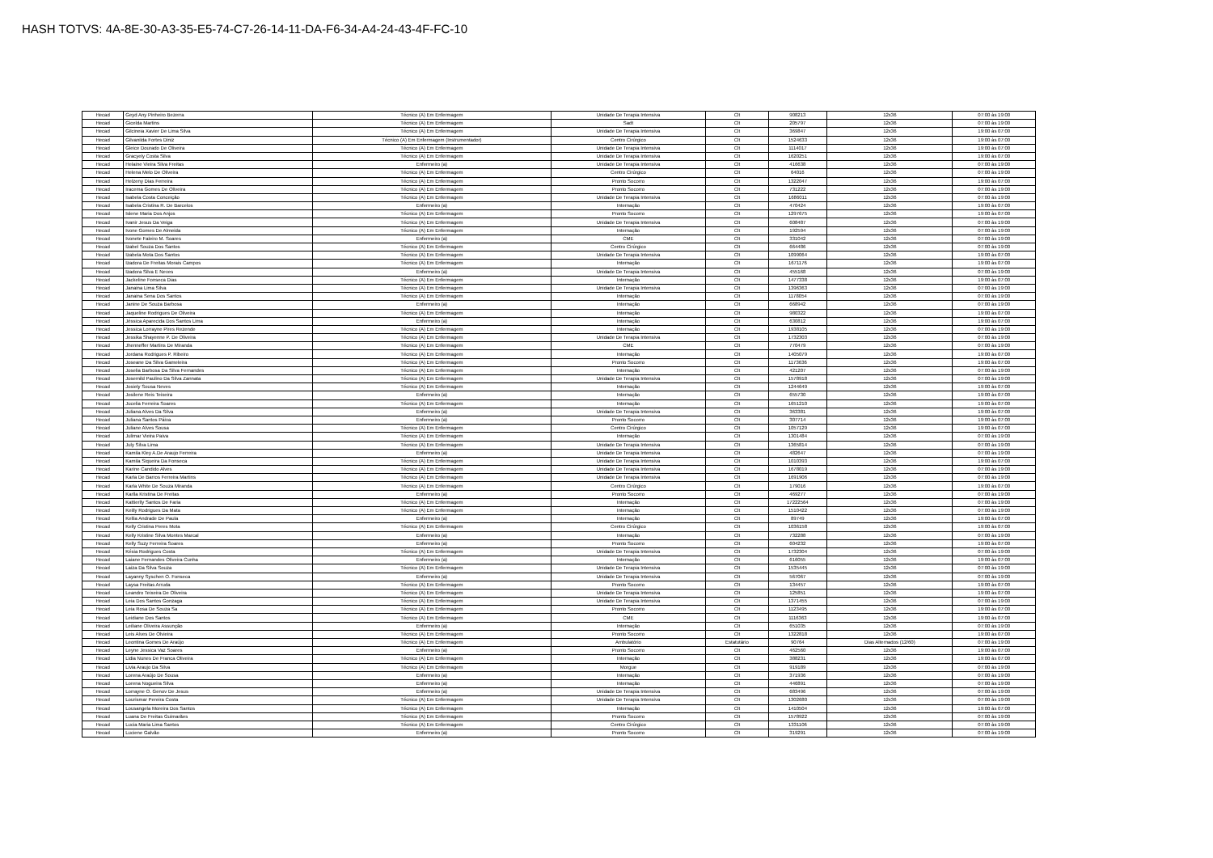HASH TOTVS: 4A-8E-30-A3-35-E5-74-C7-26-14-11-DA-F6-34-A4-24-43-4F-FC-10
| Hecad | Geyd Any Pinheiro Bezerra | Técnico (A) Em Enfermagem | Unidade De Terapia Intensiva | Clt | 908213 | 12x36 | 07:00 às 19:00 |
| Hecad | Gicelda Martins | Técnico (A) Em Enfermagem | Sadt | Clt | 205797 | 12x36 | 07:00 às 19:00 |
| Hecad | Gilcineia Xavier De Lima Silva | Técnico (A) Em Enfermagem | Unidade De Terapia Intensiva | Clt | 369847 | 12x36 | 19:00 às 07:00 |
| Hecad | Gilvanilda Fortes Diniz | Técnico (A) Em Enfermagem (Instrumentador) | Centro Cirúrgico | Clt | 1524633 | 12x36 | 19:00 às 07:00 |
| Hecad | Gleice Dourado De Oliveira | Técnico (A) Em Enfermagem | Unidade De Terapia Intensiva | Clt | 1114017 | 12x36 | 19:00 às 07:00 |
| Hecad | Gracyely Costa Silva | Técnico (A) Em Enfermagem | Unidade De Terapia Intensiva | Clt | 1620251 | 12x36 | 19:00 às 07:00 |
| Hecad | Helaine Vieira Silva Freitas | Enfermeiro (a) | Unidade De Terapia Intensiva | Clt | 416638 | 12x36 | 07:00 às 19:00 |
| Hecad | Helena Melo De Oliveira | Técnico (A) Em Enfermagem | Centro Cirúrgico | Clt | 64016 | 12x36 | 07:00 às 19:00 |
| Hecad | Helzeny Dias Ferreira | Técnico (A) Em Enfermagem | Pronto Socorro | Clt | 1322047 | 12x36 | 19:00 às 07:00 |
| Hecad | Iracema Gomes De Oliveira | Técnico (A) Em Enfermagem | Pronto Socorro | Clt | 731222 | 12x36 | 07:00 às 19:00 |
| Hecad | Isabela Costa Conceição | Técnico (A) Em Enfermagem | Unidade De Terapia Intensiva | Clt | 1686011 | 12x36 | 07:00 às 19:00 |
| Hecad | Isabela Cristina R. De Barcelos | Enfermeiro (a) | Internação | Clt | 470424 | 12x36 | 19:00 às 07:00 |
| Hecad | Islene Maria Dos Anjos | Técnico (A) Em Enfermagem | Pronto Socorro | Clt | 1297675 | 12x36 | 19:00 às 07:00 |
| Hecad | Ivanir Jesus Da Veiga | Técnico (A) Em Enfermagem | Unidade De Terapia Intensiva | Clt | 608487 | 12x36 | 07:00 às 19:00 |
| Hecad | Ivone Gomes De Almeida | Técnico (A) Em Enfermagem | Internação | Clt | 192594 | 12x36 | 07:00 às 19:00 |
| Hecad | Ivonete Faleiro M. Soares | Enfermeiro (a) | CME | Clt | 331042 | 12x36 | 07:00 às 19:00 |
| Hecad | Izabel Souza Dos Santos | Técnico (A) Em Enfermagem | Centro Cirúrgico | Clt | 664486 | 12x36 | 07:00 às 19:00 |
| Hecad | Izabela Mota Dos Santos | Técnico (A) Em Enfermagem | Unidade De Terapia Intensiva | Clt | 1099064 | 12x36 | 19:00 às 07:00 |
| Hecad | Izadora De Freitas Morais Campos | Técnico (A) Em Enfermagem | Internação | Clt | 1671176 | 12x36 | 19:00 às 07:00 |
| Hecad | Izadora Silva E Neves | Enfermeiro (a) | Unidade De Terapia Intensiva | Clt | 455168 | 12x36 | 07:00 às 19:00 |
| Hecad | Jackeline Fonseca Dias | Técnico (A) Em Enfermagem | Internação | Clt | 1477338 | 12x36 | 19:00 às 07:00 |
| Hecad | Janaina Lima Silva | Técnico (A) Em Enfermagem | Unidade De Terapia Intensiva | Clt | 1396363 | 12x36 | 07:00 às 19:00 |
| Hecad | Janaina Sena Dos Santos | Técnico (A) Em Enfermagem | Internação | Clt | 1178054 | 12x36 | 07:00 às 19:00 |
| Hecad | Janine De Souza Barbosa | Enfermeiro (a) | Internação | Clt | 668942 | 12x36 | 07:00 às 19:00 |
| Hecad | Jaqueline Rodrigues De Oliveira | Técnico (A) Em Enfermagem | Internação | Clt | 980322 | 12x36 | 19:00 às 07:00 |
| Hecad | Jéssica Aparecida Dos Santos Lima | Enfermeiro (a) | Internação | Clt | 630812 | 12x36 | 19:00 às 07:00 |
| Hecad | Jessica Lorrayne Pires Rezende | Técnico (A) Em Enfermagem | Internação | Clt | 1938105 | 12x36 | 07:00 às 19:00 |
| Hecad | Jessika Shayenne P. De Oliveira | Técnico (A) Em Enfermagem | Unidade De Terapia Intensiva | Clt | 1732303 | 12x36 | 07:00 às 19:00 |
| Hecad | Jhenneffer Martins De Miranda | Técnico (A) Em Enfermagem | CME | Clt | 770479 | 12x36 | 07:00 às 19:00 |
| Hecad | Jordana Rodrigues P. Ribeiro | Técnico (A) Em Enfermagem | Internação | Clt | 1405079 | 12x36 | 19:00 às 07:00 |
| Hecad | Joseane Da Silva Gameleira | Técnico (A) Em Enfermagem | Pronto Socorro | Clt | 1173636 | 12x36 | 19:00 às 07:00 |
| Hecad | Joselia Barbosa Da Silva Fernandes | Técnico (A) Em Enfermagem | Internação | Clt | 421207 | 12x36 | 07:00 às 19:00 |
| Hecad | Josemild Paulino Da Silva Zannata | Técnico (A) Em Enfermagem | Unidade De Terapia Intensiva | Clt | 1578918 | 12x36 | 07:00 às 19:00 |
| Hecad | Josiely Sousa Neves | Técnico (A) Em Enfermagem | Internação | Clt | 1244649 | 12x36 | 19:00 às 07:00 |
| Hecad | Josilene Reis Teixeira | Enfermeiro (a) | Internação | Clt | 655730 | 12x36 | 19:00 às 07:00 |
| Hecad | Jucelia Ferreira Soares | Técnico (A) Em Enfermagem | Internação | Clt | 1651210 | 12x36 | 19:00 às 07:00 |
| Hecad | Juliana Alves Da Silva | Enfermeiro (a) | Unidade De Terapia Intensiva | Clt | 363381 | 12x36 | 19:00 às 07:00 |
| Hecad | Juliana Santos Páiva | Enfermeiro (a) | Pronto Socorro | Clt | 307714 | 12x36 | 19:00 às 07:00 |
| Hecad | Juliane Alves Sousa | Técnico (A) Em Enfermagem | Centro Cirúrgico | Clt | 1057129 | 12x36 | 19:00 às 07:00 |
| Hecad | Julimar Vieira Paiva | Técnico (A) Em Enfermagem | Internação | Clt | 1301484 | 12x36 | 07:00 às 19:00 |
| Hecad | July Silva Lima | Técnico (A) Em Enfermagem | Unidade De Terapia Intensiva | Clt | 1365814 | 12x36 | 07:00 às 19:00 |
| Hecad | Kamila Kley A.De Araujo Ferreira | Enfermeiro (a) | Unidade De Terapia Intensiva | Clt | 482647 | 12x36 | 07:00 às 19:00 |
| Hecad | Kamila Siqueira Da Fonseca | Técnico (A) Em Enfermagem | Unidade De Terapia Intensiva | Clt | 1010393 | 12x36 | 19:00 às 07:00 |
| Hecad | Karine Candido Alves | Técnico (A) Em Enfermagem | Unidade De Terapia Intensiva | Clt | 1678019 | 12x36 | 07:00 às 19:00 |
| Hecad | Karla De Barros Ferreira Martins | Técnico (A) Em Enfermagem | Unidade De Terapia Intensiva | Clt | 1691906 | 12x36 | 07:00 às 19:00 |
| Hecad | Karla White De Souza Miranda | Técnico (A) Em Enfermagem | Centro Cirúrgico | Clt | 179016 | 12x36 | 19:00 às 07:00 |
| Hecad | Karlla Kristina De Freitas | Enfermeiro (a) | Pronto Socorro | Clt | 469277 | 12x36 | 07:00 às 19:00 |
| Hecad | Kattierlly Santos De Faria | Técnico (A) Em Enfermagem | Internação | Clt | 17222564 | 12x36 | 07:00 às 19:00 |
| Hecad | Keilly Rodrigues Da Mata | Técnico (A) Em Enfermagem | Internação | Clt | 1510422 | 12x36 | 07:00 às 19:00 |
| Hecad | Kellia Andrade De Paula | Enfermeiro (a) | Internação | Clt | 89749 | 12x36 | 19:00 às 07:00 |
| Hecad | Kelly Cristina Peres Mota | Técnico (A) Em Enfermagem | Centro Cirúrgico | Clt | 1036158 | 12x36 | 19:00 às 07:00 |
| Hecad | Kelly Kristine Silva Montes Marcal | Enfermeiro (a) | Internação | Clt | 732288 | 12x36 | 07:00 às 19:00 |
| Hecad | Kelly Suzy Ferreira Soares | Enfermeiro (a) | Pronto Socorro | Clt | 604232 | 12x36 | 19:00 às 07:00 |
| Hecad | Késia Rodrigues Costa | Técnico (A) Em Enfermagem | Unidade De Terapia Intensiva | Clt | 1732304 | 12x36 | 07:00 às 19:00 |
| Hecad | Laiane Fernandes Oliveira Cunha | Enfermeiro (a) | Internação | Clt | 616055 | 12x36 | 19:00 às 07:00 |
| Hecad | Laiza Da Silva Souza | Técnico (A) Em Enfermagem | Unidade De Terapia Intensiva | Clt | 1535445 | 12x36 | 07:00 às 19:00 |
| Hecad | Layanny Syschen O. Fonseca | Enfermeiro (a) | Unidade De Terapia Intensiva | Clt | 567067 | 12x36 | 07:00 às 19:00 |
| Hecad | Laysa Freitas Arruda | Técnico (A) Em Enfermagem | Pronto Socorro | Clt | 134457 | 12x36 | 19:00 às 07:00 |
| Hecad | Leandro Teixeira De Oliveira | Técnico (A) Em Enfermagem | Unidade De Terapia Intensiva | Clt | 125851 | 12x36 | 19:00 às 07:00 |
| Hecad | Leia Dos Santos Gonzaga | Técnico (A) Em Enfermagem | Unidade De Terapia Intensiva | Clt | 1371455 | 12x36 | 07:00 às 19:00 |
| Hecad | Leia Rosa De Souza Sa | Técnico (A) Em Enfermagem | Pronto Socorro | Clt | 1123495 | 12x36 | 19:00 às 07:00 |
| Hecad | Leidiane Dos Santos | Técnico (A) Em Enfermagem | CME | Clt | 1116363 | 12x36 | 19:00 às 07:00 |
| Hecad | Leiliane Oliveira Assunção | Enfermeiro (a) | Internação | Clt | 651035 | 12x36 | 07:00 às 19:00 |
| Hecad | Leis Alves De Olvieira | Técnico (A) Em Enfermagem | Pronto Socorro | Clt | 1322818 | 12x36 | 19:00 às 07:00 |
| Hecad | Leontina Gomes De Araújo | Técnico (A) Em Enfermagem | Ambulatório | Estatutário | 90764 | Dias Alternados (12/60) | 07:00 às 19:00 |
| Hecad | Leyne Jessica Vaz Soares | Enfermeiro (a) | Pronto Socorro | Clt | 462560 | 12x36 | 19:00 às 07:00 |
| Hecad | Lidia Nunes De Franca Oliveira | Técnico (A) Em Enfermagem | Internação | Clt | 388231 | 12x36 | 19:00 às 07:00 |
| Hecad | Livia Araujo Da Silva | Técnico (A) Em Enfermagem | Morgue | Clt | 919189 | 12x36 | 07:00 às 19:00 |
| Hecad | Lorena Araújo De Sousa | Enfermeiro (a) | Internação | Clt | 371936 | 12x36 | 07:00 às 19:00 |
| Hecad | Lorena Nogueira Silva | Enfermeiro (a) | Internação | Clt | 446891 | 12x36 | 07:00 às 19:00 |
| Hecad | Lorrayne O. Genov De Jesus | Enfermeiro (a) | Unidade De Terapia Intensiva | Clt | 683496 | 12x36 | 07:00 às 19:00 |
| Hecad | Lourismar Pereira Costa | Técnico (A) Em Enfermagem | Unidade De Terapia Intensiva | Clt | 1302680 | 12x36 | 07:00 às 19:00 |
| Hecad | Lousangela Moreira Dos Santos | Técnico (A) Em Enfermagem | Internação | Clt | 1410504 | 12x36 | 19:00 às 07:00 |
| Hecad | Luana De Freitas Guimarães | Técnico (A) Em Enfermagem | Pronto Socorro | Clt | 1578922 | 12x36 | 07:00 às 19:00 |
| Hecad | Lucia Maria Lima Santos | Técnico (A) Em Enfermagem | Centro Cirúrgico | Clt | 1331106 | 12x36 | 07:00 às 19:00 |
| Hecad | Luciene Galvão | Enfermeiro (a) | Pronto Socorro | Clt | 319291 | 12x36 | 07:00 às 19:00 |